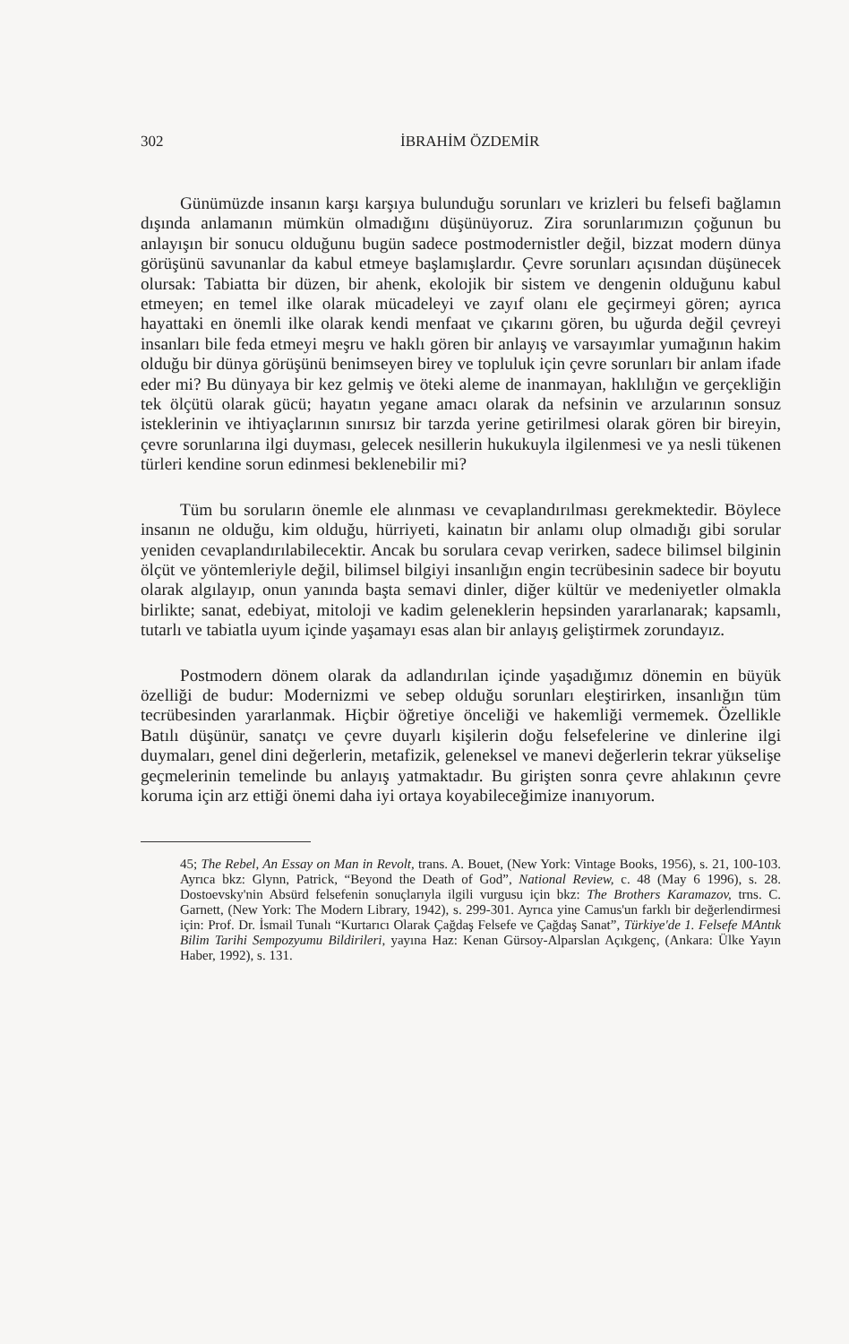302 İBRAHİM ÖZDEMİR
Günümüzde insanın karşı karşıya bulunduğu sorunları ve krizleri bu felsefi bağlamın dışında anlamanın mümkün olmadığını düşünüyoruz. Zira sorunlarımızın çoğunun bu anlayışın bir sonucu olduğunu bugün sadece postmodernistler değil, bizzat modern dünya görüşünü savunanlar da kabul etmeye başlamışlardır. Çevre sorunları açısından düşünecek olursak: Tabiatta bir düzen, bir ahenk, ekolojik bir sistem ve dengenin olduğunu kabul etmeyen; en temel ilke olarak mücadeleyi ve zayıf olanı ele geçirmeyi gören; ayrıca hayattaki en önemli ilke olarak kendi menfaat ve çıkarını gören, bu uğurda değil çevreyi insanları bile feda etmeyi meşru ve haklı gören bir anlayış ve varsayımlar yumağının hakim olduğu bir dünya görüşünü benimseyen birey ve topluluk için çevre sorunları bir anlam ifade eder mi? Bu dünyaya bir kez gelmiş ve öteki aleme de inanmayan, haklılığın ve gerçekliğin tek ölçütü olarak gücü; hayatın yegane amacı olarak da nefsinin ve arzularının sonsuz isteklerinin ve ihtiyaçlarının sınırsız bir tarzda yerine getirilmesi olarak gören bir bireyin, çevre sorunlarına ilgi duyması, gelecek nesillerin hukukuyla ilgilenmesi ve ya nesli tükenen türleri kendine sorun edinmesi beklenebilir mi?
Tüm bu soruların önemle ele alınması ve cevaplandırılması gerekmektedir. Böylece insanın ne olduğu, kim olduğu, hürriyeti, kainatın bir anlamı olup olmadığı gibi sorular yeniden cevaplandırılabilecektir. Ancak bu sorulara cevap verirken, sadece bilimsel bilginin ölçüt ve yöntemleriyle değil, bilimsel bilgiyi insanlığın engin tecrübesinin sadece bir boyutu olarak algılayıp, onun yanında başta semavi dinler, diğer kültür ve medeniyetler olmakla birlikte; sanat, edebiyat, mitoloji ve kadim geleneklerin hepsinden yararlanarak; kapsamlı, tutarlı ve tabiatla uyum içinde yaşamayı esas alan bir anlayış geliştirmek zorundayız.
Postmodern dönem olarak da adlandırılan içinde yaşadığımız dönemin en büyük özelliği de budur: Modernizmi ve sebep olduğu sorunları eleştirirken, insanlığın tüm tecrübesinden yararlanmak. Hiçbir öğretiye önceliği ve hakemliği vermemek. Özellikle Batılı düşünür, sanatçı ve çevre duyarlı kişilerin doğu felsefelerine ve dinlerine ilgi duymaları, genel dini değerlerin, metafizik, geleneksel ve manevi değerlerin tekrar yükselişe geçmelerinin temelinde bu anlayış yatmaktadır. Bu girişten sonra çevre ahlakının çevre koruma için arz ettiği önemi daha iyi ortaya koyabileceğimize inanıyorum.
45; The Rebel, An Essay on Man in Revolt, trans. A. Bouet, (New York: Vintage Books, 1956), s. 21, 100-103. Ayrıca bkz: Glynn, Patrick, “Beyond the Death of God”, National Review, c. 48 (May 6 1996), s. 28. Dostoevsky'nin Absürd felsefenin sonuçlarıyla ilgili vurgusu için bkz: The Brothers Karamazov, trns. C. Garnett, (New York: The Modern Library, 1942), s. 299-301. Ayrıca yine Camus'un farklı bir değerlendirmesi için: Prof. Dr. İsmail Tunalı “Kurtarıcı Olarak Çağdaş Felsefe ve Çağdaş Sanat”, Türkiye'de 1. Felsefe MAntık Bilim Tarihi Sempozyumu Bildirileri, yayına Haz: Kenan Gürsoy-Alparslan Açıkgenç, (Ankara: Ülke Yayın Haber, 1992), s. 131.